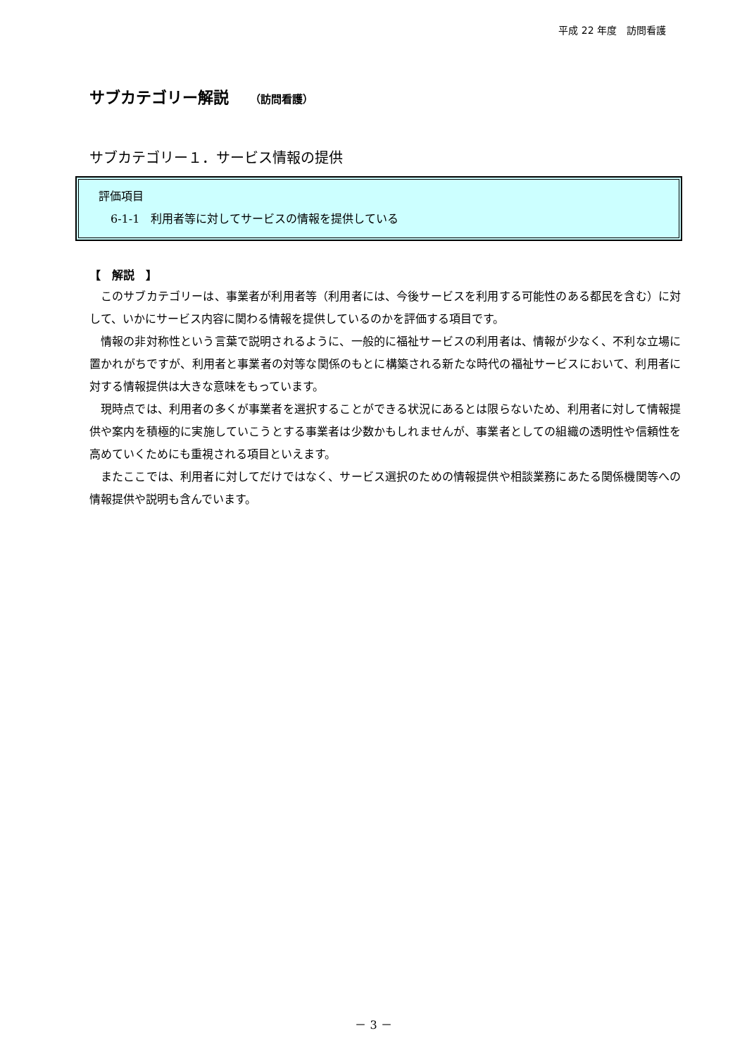平成 22 年度　訪問看護
サブカテゴリー解説 （訪問看護）
サブカテゴリー１．サービス情報の提供
評価項目
6-1-1　利用者等に対してサービスの情報を提供している
【　解説　】
このサブカテゴリーは、事業者が利用者等（利用者には、今後サービスを利用する可能性のある都民を含む）に対して、いかにサービス内容に関わる情報を提供しているのかを評価する項目です。
情報の非対称性という言葉で説明されるように、一般的に福祉サービスの利用者は、情報が少なく、不利な立場に置かれがちですが、利用者と事業者の対等な関係のもとに構築される新たな時代の福祉サービスにおいて、利用者に対する情報提供は大きな意味をもっています。
現時点では、利用者の多くが事業者を選択することができる状況にあるとは限らないため、利用者に対して情報提供や案内を積極的に実施していこうとする事業者は少数かもしれませんが、事業者としての組織の透明性や信頼性を高めていくためにも重視される項目といえます。
またここでは、利用者に対してだけではなく、サービス選択のための情報提供や相談業務にあたる関係機関等への情報提供や説明も含んでいます。
－ 3 －